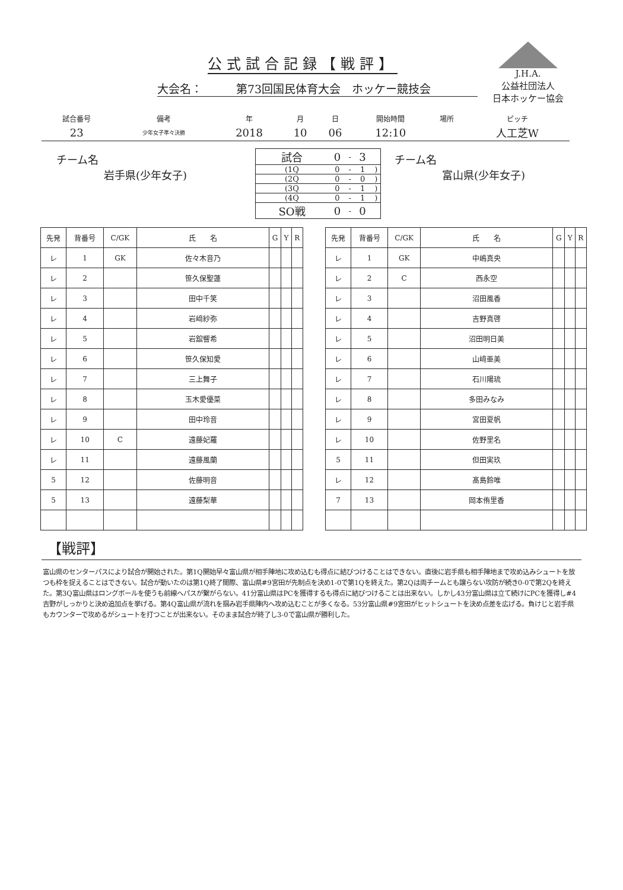公式試合記録【戦評】
J.H.A.
公益社団法人
日本ホッケー協会
大会名：　　　第73回国民体育大会　ホッケー競技会
| 試合番号 | 備考 | 年 | 月 | 日 | 開始時間 | 場所 | ピッチ |
| 23 | 少年女子準々決勝 | 2018 | 10 | 06 | 12:10 | | 人工芝W |
チーム名
岩手県(少年女子)
| 試合 | 0 | - | 3 | |
| (1Q | 0 | - | 1 | ) |
| (2Q | 0 | - | 0 | ) |
| (3Q | 0 | - | 1 | ) |
| (4Q | 0 | - | 1 | ) |
| SO戦 | 0 | - | 0 | |
チーム名
富山県(少年女子)
| 先発 | 背番号 | C/GK | 氏 名 | G | Y | R |
| --- | --- | --- | --- | --- | --- | --- |
| レ | 1 | GK | 佐々木音乃 | | | |
| レ | 2 | | 笹久保聖蓮 | | | |
| レ | 3 | | 田中千笑 | | | |
| レ | 4 | | 岩﨑紗弥 | | | |
| レ | 5 | | 岩舘響希 | | | |
| レ | 6 | | 笹久保知愛 | | | |
| レ | 7 | | 三上舞子 | | | |
| レ | 8 | | 玉木愛優菜 | | | |
| レ | 9 | | 田中玲音 | | | |
| レ | 10 | C | 遠藤妃羅 | | | |
| レ | 11 | | 遠藤風蘭 | | | |
| 5 | 12 | | 佐藤明音 | | | |
| 5 | 13 | | 遠藤梨華 | | | |
| 先発 | 背番号 | C/GK | 氏 名 | G | Y | R |
| --- | --- | --- | --- | --- | --- | --- |
| レ | 1 | GK | 中嶋真央 | | | |
| レ | 2 | C | 西永空 | | | |
| レ | 3 | | 沼田風香 | | | |
| レ | 4 | | 吉野真啓 | | | |
| レ | 5 | | 沼田明日美 | | | |
| レ | 6 | | 山﨑亜美 | | | |
| レ | 7 | | 石川陽琉 | | | |
| レ | 8 | | 多田みなみ | | | |
| レ | 9 | | 宮田夏帆 | | | |
| レ | 10 | | 佐野里名 | | | |
| 5 | 11 | | 但田実玖 | | | |
| レ | 12 | | 髙島鈴唯 | | | |
| 7 | 13 | | 岡本侑里香 | | | |
【戦評】
富山県のセンターパスにより試合が開始された。第1Q開始早々富山県が相手陣地に攻め込むも得点に結びつけることはできない。直後に岩手県も相手陣地まで攻め込みシュートを放つも枠を捉えることはできない。試合が動いたのは第1Q終了間際、富山県#9宮田が先制点を決め1-0で第1Qを終えた。第2Qは両チームとも譲らない攻防が続き0-0で第2Qを終えた。第3Q富山県はロングボールを使うも前線へパスが繋がらない。41分富山県はPCを獲得するも得点に結びつけることは出来ない。しかし43分富山県は立て続けにPCを獲得し#4吉野がしっかりと決め追加点を挙げる。第4Q富山県が流れを掴み岩手県陣内へ攻め込むことが多くなる。53分富山県#9宮田がヒットシュートを決め点差を広げる。負けじと岩手県もカウンターで攻めるがシュートを打つことが出来ない。そのまま試合が終了し3-0で富山県が勝利した。